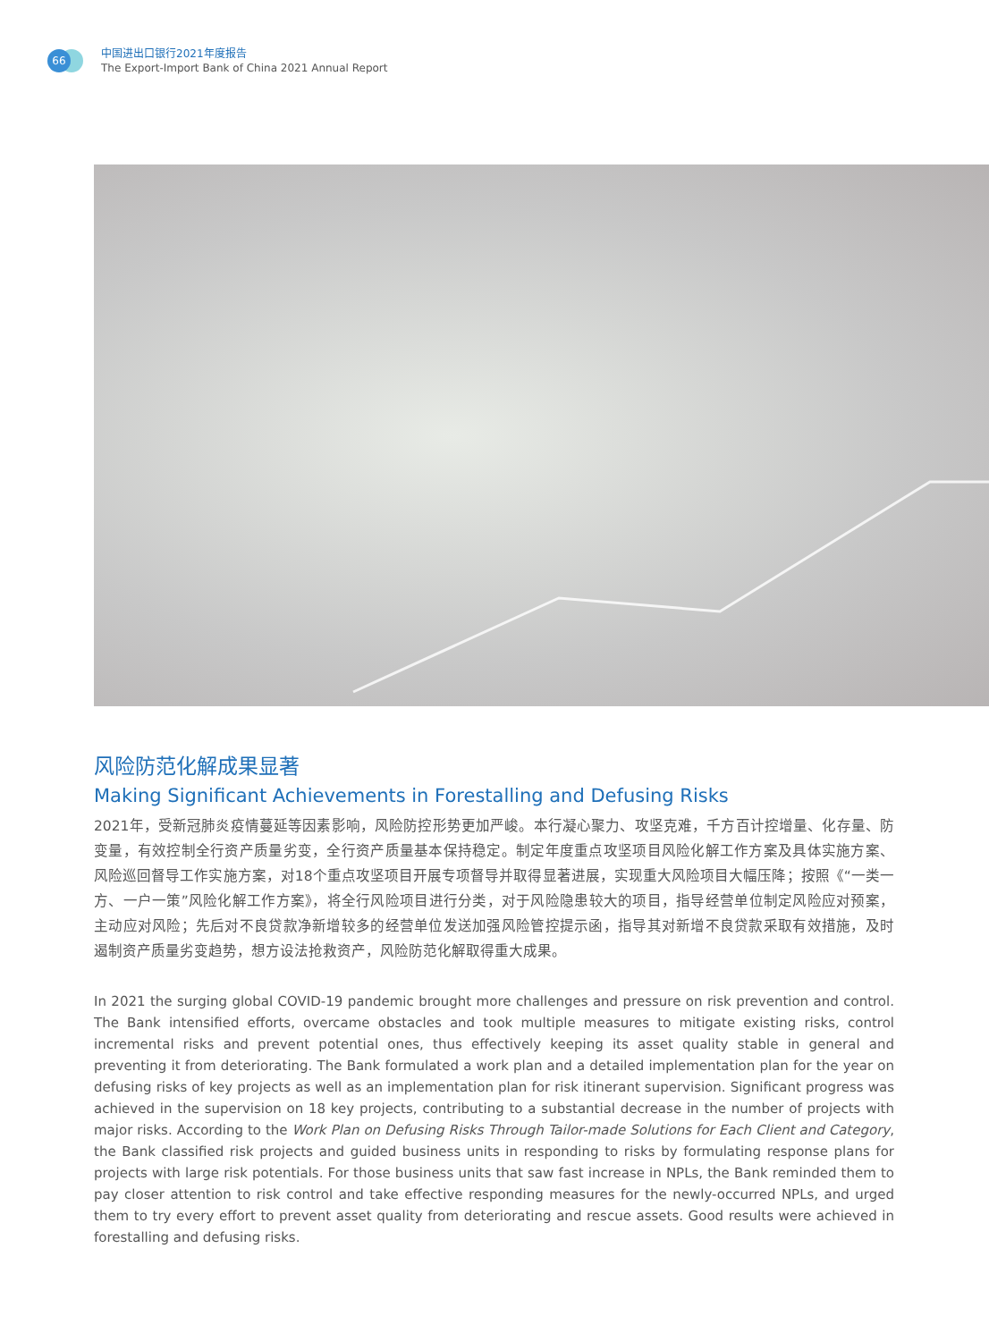66
中国进出口银行2021年度报告
The Export-Import Bank of China 2021 Annual Report
风险防范化解成果显著
Making Significant Achievements in Forestalling and Defusing Risks
2021年，受新冠肺炎疫情蔓延等因素影响，风险防控形势更加严峻。本行凝心聚力、攻坚克难，千方百计控增量、化存量、防变量，有效控制全行资产质量劣变，全行资产质量基本保持稳定。制定年度重点攻坚项目风险化解工作方案及具体实施方案、风险巡回督导工作实施方案，对18个重点攻坚项目开展专项督导并取得显著进展，实现重大风险项目大幅压降；按照《“一类一方、一户一策”风险化解工作方案》，将全行风险项目进行分类，对于风险隐患较大的项目，指导经营单位制定风险应对预案，主动应对风险；先后对不良贷款净新增较多的经营单位发送加强风险管控提示函，指导其对新增不良贷款采取有效措施，及时遏制资产质量劣变趋势，想方设法抢救资产，风险防范化解取得重大成果。
In 2021 the surging global COVID-19 pandemic brought more challenges and pressure on risk prevention and control. The Bank intensified efforts, overcame obstacles and took multiple measures to mitigate existing risks, control incremental risks and prevent potential ones, thus effectively keeping its asset quality stable in general and preventing it from deteriorating. The Bank formulated a work plan and a detailed implementation plan for the year on defusing risks of key projects as well as an implementation plan for risk itinerant supervision. Significant progress was achieved in the supervision on 18 key projects, contributing to a substantial decrease in the number of projects with major risks. According to the Work Plan on Defusing Risks Through Tailor-made Solutions for Each Client and Category, the Bank classified risk projects and guided business units in responding to risks by formulating response plans for projects with large risk potentials. For those business units that saw fast increase in NPLs, the Bank reminded them to pay closer attention to risk control and take effective responding measures for the newly-occurred NPLs, and urged them to try every effort to prevent asset quality from deteriorating and rescue assets. Good results were achieved in forestalling and defusing risks.